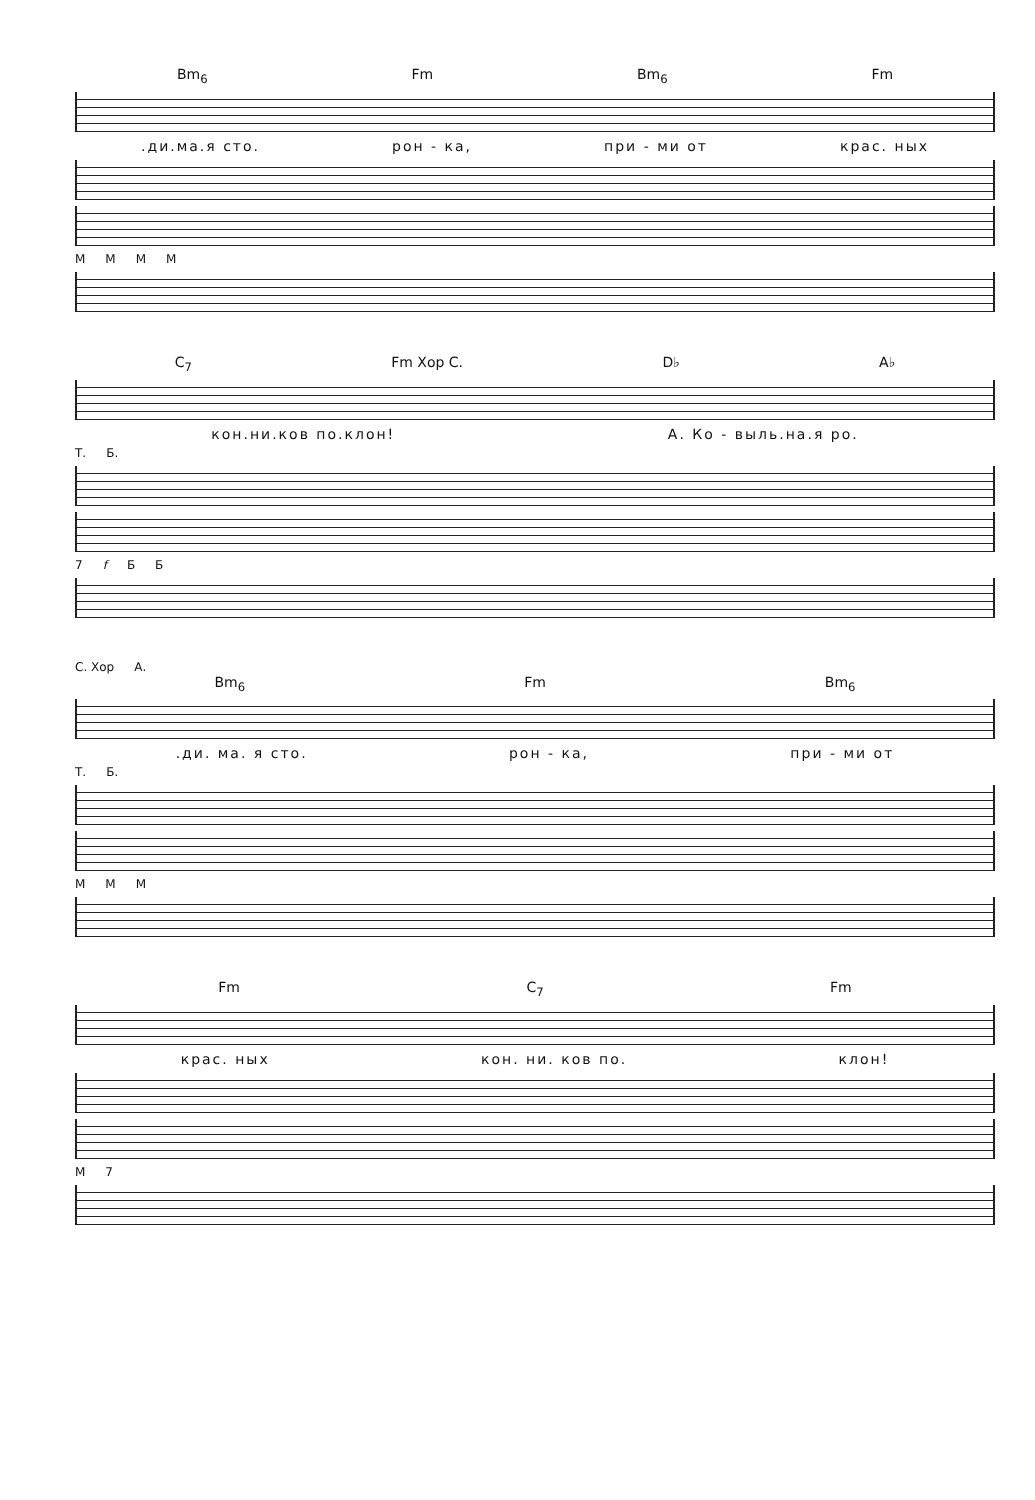Bm<sub>6</sub> Fm Bm<sub>6</sub> Fm
.ди.ма.я сто. рон - ка, при - ми от крас. ных
М М М М
C<sub>7</sub> Fm Хор С. D♭ A♭
кон.ни.ков по.клон! А. Ко - выль.на.я ро.
Т. Б.
7 f Б Б
С. Хор А.
Bm<sub>6</sub> Fm Bm<sub>6</sub>
.ди. ма. я сто. рон - ка, при - ми от
Т. Б.
М М М
Fm C<sub>7</sub> Fm
крас. ных кон. ни. ков по. клон!
М 7